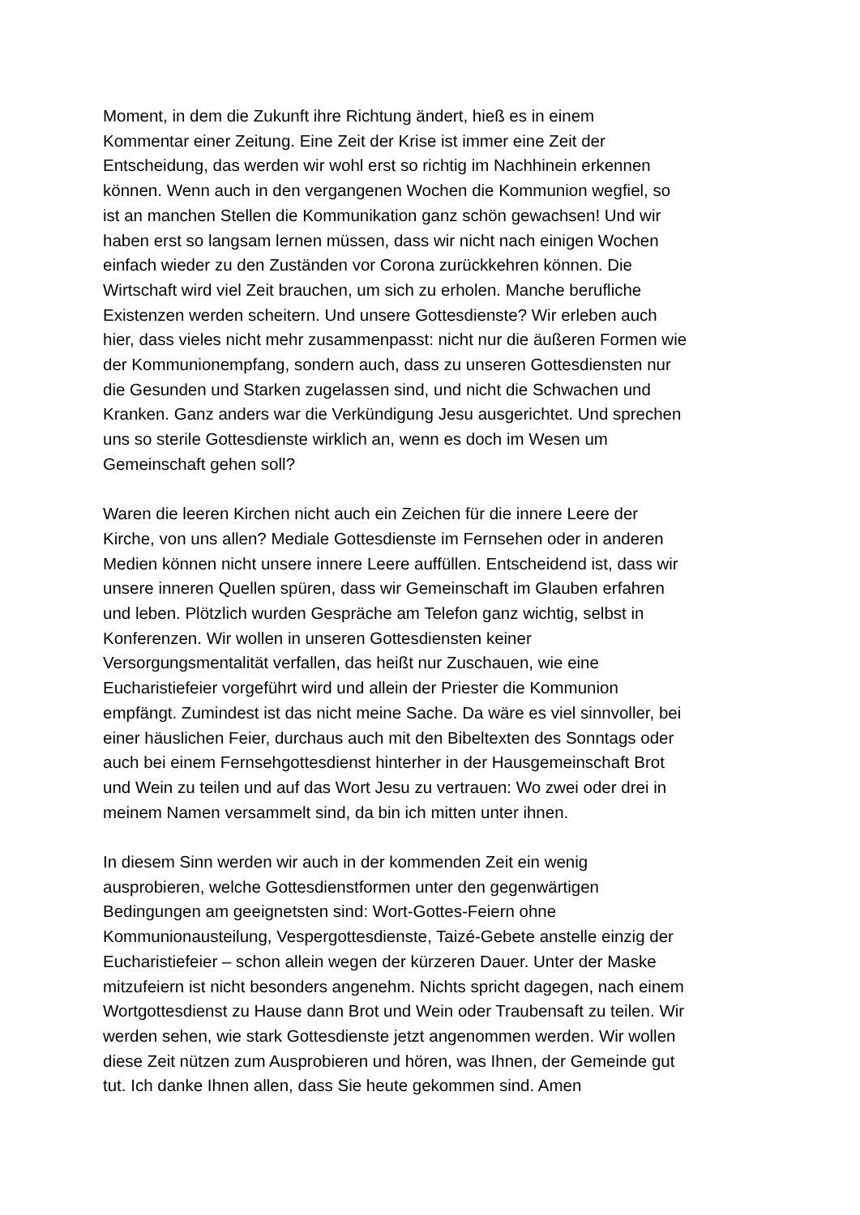Moment, in dem die Zukunft ihre Richtung ändert, hieß es in einem Kommentar einer Zeitung. Eine Zeit der Krise ist immer eine Zeit der Entscheidung, das werden wir wohl erst so richtig im Nachhinein erkennen können. Wenn auch in den vergangenen Wochen die Kommunion wegfiel, so ist an manchen Stellen die Kommunikation ganz schön gewachsen! Und wir haben erst so langsam lernen müssen, dass wir nicht nach einigen Wochen einfach wieder zu den Zuständen vor Corona zurückkehren können. Die Wirtschaft wird viel Zeit brauchen, um sich zu erholen. Manche berufliche Existenzen werden scheitern. Und unsere Gottesdienste? Wir erleben auch hier, dass vieles nicht mehr zusammenpasst: nicht nur die äußeren Formen wie der Kommunionempfang, sondern auch, dass zu unseren Gottesdiensten nur die Gesunden und Starken zugelassen sind, und nicht die Schwachen und Kranken. Ganz anders war die Verkündigung Jesu ausgerichtet. Und sprechen uns so sterile Gottesdienste wirklich an, wenn es doch im Wesen um Gemeinschaft gehen soll?
Waren die leeren Kirchen nicht auch ein Zeichen für die innere Leere der Kirche, von uns allen? Mediale Gottesdienste im Fernsehen oder in anderen Medien können nicht unsere innere Leere auffüllen. Entscheidend ist, dass wir unsere inneren Quellen spüren, dass wir Gemeinschaft im Glauben erfahren und leben. Plötzlich wurden Gespräche am Telefon ganz wichtig, selbst in Konferenzen. Wir wollen in unseren Gottesdiensten keiner Versorgungsmentalität verfallen, das heißt nur Zuschauen, wie eine Eucharistiefeier vorgeführt wird und allein der Priester die Kommunion empfängt. Zumindest ist das nicht meine Sache. Da wäre es viel sinnvoller, bei einer häuslichen Feier, durchaus auch mit den Bibeltexten des Sonntags oder auch bei einem Fernsehgottesdienst hinterher in der Hausgemeinschaft Brot und Wein zu teilen und auf das Wort Jesu zu vertrauen: Wo zwei oder drei in meinem Namen versammelt sind, da bin ich mitten unter ihnen.
In diesem Sinn werden wir auch in der kommenden Zeit ein wenig ausprobieren, welche Gottesdienstformen unter den gegenwärtigen Bedingungen am geeignetsten sind: Wort-Gottes-Feiern ohne Kommunionausteilung, Vespergottesdienste, Taizé-Gebete anstelle einzig der Eucharistiefeier – schon allein wegen der kürzeren Dauer. Unter der Maske mitzufeiern ist nicht besonders angenehm. Nichts spricht dagegen, nach einem Wortgottesdienst zu Hause dann Brot und Wein oder Traubensaft zu teilen. Wir werden sehen, wie stark Gottesdienste jetzt angenommen werden. Wir wollen diese Zeit nützen zum Ausprobieren und hören, was Ihnen, der Gemeinde gut tut. Ich danke Ihnen allen, dass Sie heute gekommen sind. Amen